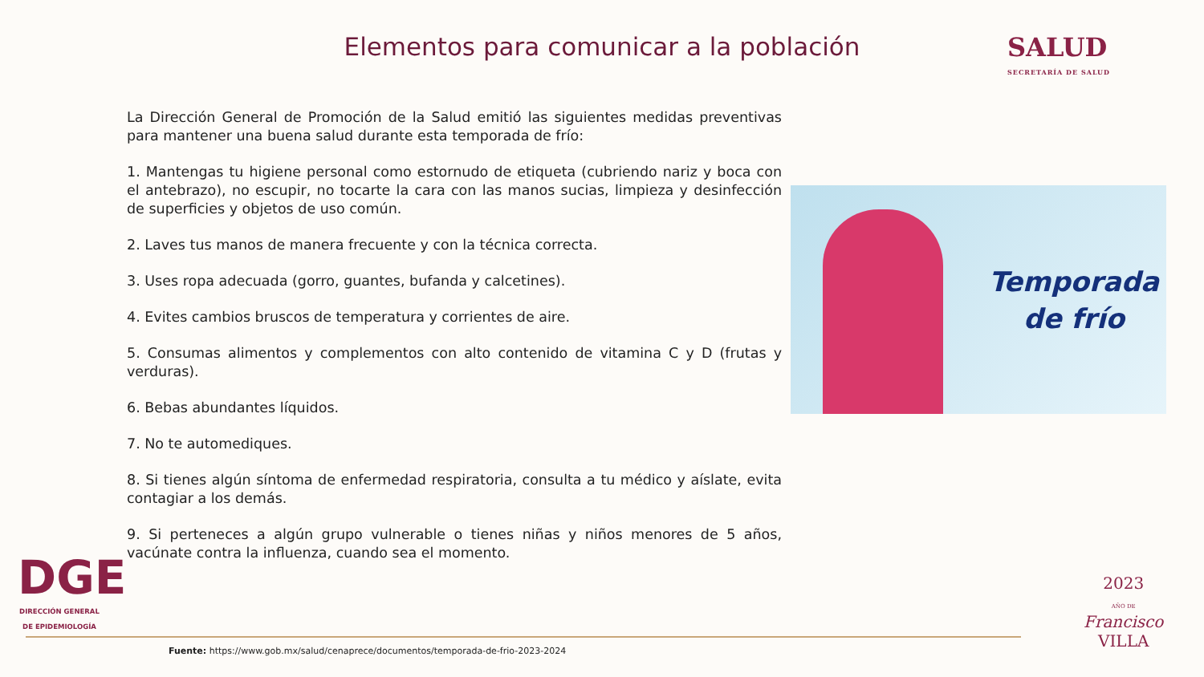Elementos para comunicar a la población
SALUD
SECRETARÍA DE SALUD
La Dirección General de Promoción de la Salud emitió las siguientes medidas preventivas para mantener una buena salud durante esta temporada de frío:
1. Mantengas tu higiene personal como estornudo de etiqueta (cubriendo nariz y boca con el antebrazo), no escupir, no tocarte la cara con las manos sucias, limpieza y desinfección de superficies y objetos de uso común.
2. Laves tus manos de manera frecuente y con la técnica correcta.
3. Uses ropa adecuada (gorro, guantes, bufanda y calcetines).
4. Evites cambios bruscos de temperatura y corrientes de aire.
5. Consumas alimentos y complementos con alto contenido de vitamina C y D (frutas y verduras).
6. Bebas abundantes líquidos.
7. No te automediques.
8. Si tienes algún síntoma de enfermedad respiratoria, consulta a tu médico y aíslate, evita contagiar a los demás.
9. Si perteneces a algún grupo vulnerable o tienes niñas y niños menores de 5 años, vacúnate contra la influenza, cuando sea el momento.
Temporada de frío
DGE
DIRECCIÓN GENERAL DE EPIDEMIOLOGÍA
Fuente: https://www.gob.mx/salud/cenaprece/documentos/temporada-de-frio-2023-2024
2023
AÑO DE
Francisco
VILLA